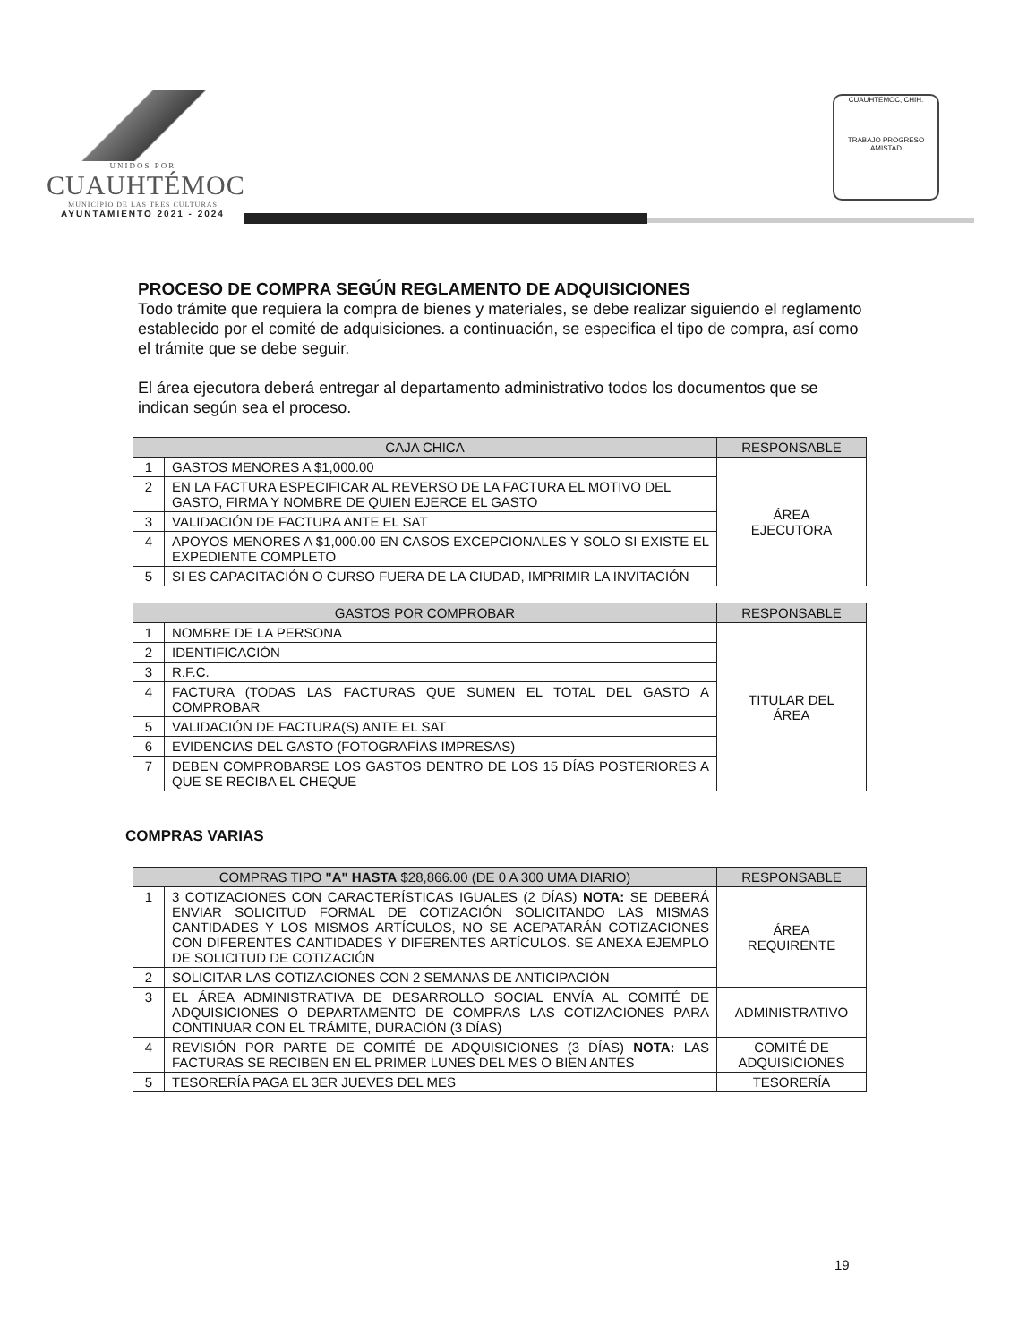UNIDOS POR
CUAUHTÉMOC
MUNICIPIO DE LAS TRES CULTURAS
AYUNTAMIENTO 2021 - 2024
CUAUHTEMOC, CHIH.
TRABAJO PROGRESO AMISTAD
PROCESO DE COMPRA SEGÚN REGLAMENTO DE ADQUISICIONES
Todo trámite que requiera la compra de bienes y materiales, se debe realizar siguiendo el reglamento establecido por el comité de adquisiciones. a continuación, se especifica el tipo de compra, así como el trámite que se debe seguir.
El área ejecutora deberá entregar al departamento administrativo todos los documentos que se indican según sea el proceso.
| CAJA CHICA | | RESPONSABLE |
| --- | --- | --- |
| 1 | GASTOS MENORES A $1,000.00 | ÁREA EJECUTORA |
| 2 | EN LA FACTURA ESPECIFICAR AL REVERSO DE LA FACTURA EL MOTIVO DEL GASTO, FIRMA Y NOMBRE DE QUIEN EJERCE EL GASTO | |
| 3 | VALIDACIÓN DE FACTURA ANTE EL SAT | |
| 4 | APOYOS MENORES A $1,000.00 EN CASOS EXCEPCIONALES Y SOLO SI EXISTE EL EXPEDIENTE COMPLETO | |
| 5 | SI ES CAPACITACIÓN O CURSO FUERA DE LA CIUDAD, IMPRIMIR LA INVITACIÓN | |
| GASTOS POR COMPROBAR | | RESPONSABLE |
| --- | --- | --- |
| 1 | NOMBRE DE LA PERSONA | TITULAR DEL ÁREA |
| 2 | IDENTIFICACIÓN | |
| 3 | R.F.C. | |
| 4 | FACTURA (TODAS LAS FACTURAS QUE SUMEN EL TOTAL DEL GASTO A COMPROBAR | |
| 5 | VALIDACIÓN DE FACTURA(S) ANTE EL SAT | |
| 6 | EVIDENCIAS DEL GASTO (FOTOGRAFÍAS IMPRESAS) | |
| 7 | DEBEN COMPROBARSE LOS GASTOS DENTRO DE LOS 15 DÍAS POSTERIORES A QUE SE RECIBA EL CHEQUE | |
COMPRAS VARIAS
| COMPRAS TIPO "A" HASTA $28,866.00 (DE 0 A 300 UMA DIARIO) | | RESPONSABLE |
| --- | --- | --- |
| 1 | 3 COTIZACIONES CON CARACTERÍSTICAS IGUALES (2 DÍAS) NOTA: SE DEBERÁ ENVIAR SOLICITUD FORMAL DE COTIZACIÓN SOLICITANDO LAS MISMAS CANTIDADES Y LOS MISMOS ARTÍCULOS, NO SE ACEPATARÁN COTIZACIONES CON DIFERENTES CANTIDADES Y DIFERENTES ARTÍCULOS. SE ANEXA EJEMPLO DE SOLICITUD DE COTIZACIÓN | ÁREA REQUIRENTE |
| 2 | SOLICITAR LAS COTIZACIONES CON 2 SEMANAS DE ANTICIPACIÓN | |
| 3 | EL ÁREA ADMINISTRATIVA DE DESARROLLO SOCIAL ENVÍA AL COMITÉ DE ADQUISICIONES O DEPARTAMENTO DE COMPRAS LAS COTIZACIONES PARA CONTINUAR CON EL TRÁMITE, DURACIÓN (3 DÍAS) | ADMINISTRATIVO |
| 4 | REVISIÓN POR PARTE DE COMITÉ DE ADQUISICIONES (3 DÍAS) NOTA: LAS FACTURAS SE RECIBEN EN EL PRIMER LUNES DEL MES O BIEN ANTES | COMITÉ DE ADQUISICIONES |
| 5 | TESORERÍA PAGA EL 3ER JUEVES DEL MES | TESORERÍA |
19